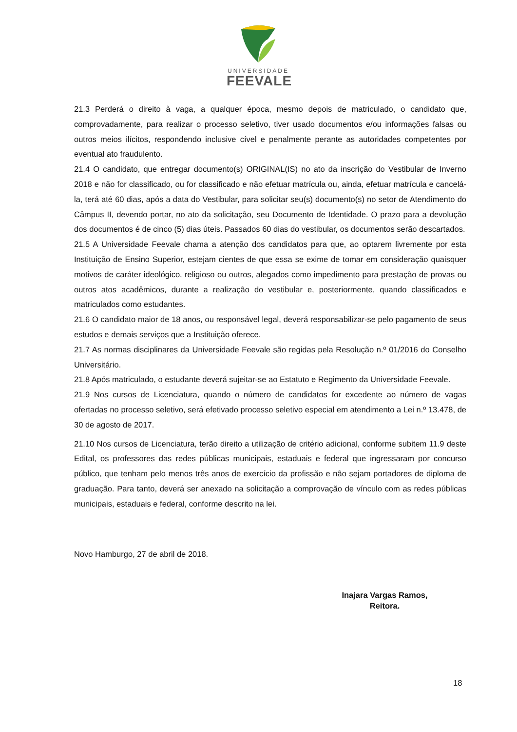UNIVERSIDADE
FEEVALE
21.3 Perderá o direito à vaga, a qualquer época, mesmo depois de matriculado, o candidato que, comprovadamente, para realizar o processo seletivo, tiver usado documentos e/ou informações falsas ou outros meios ilícitos, respondendo inclusive cível e penalmente perante as autoridades competentes por eventual ato fraudulento.
21.4 O candidato, que entregar documento(s) ORIGINAL(IS) no ato da inscrição do Vestibular de Inverno 2018 e não for classificado, ou for classificado e não efetuar matrícula ou, ainda, efetuar matrícula e cancelá-la, terá até 60 dias, após a data do Vestibular, para solicitar seu(s) documento(s) no setor de Atendimento do Câmpus II, devendo portar, no ato da solicitação, seu Documento de Identidade. O prazo para a devolução dos documentos é de cinco (5) dias úteis. Passados 60 dias do vestibular, os documentos serão descartados.
21.5 A Universidade Feevale chama a atenção dos candidatos para que, ao optarem livremente por esta Instituição de Ensino Superior, estejam cientes de que essa se exime de tomar em consideração quaisquer motivos de caráter ideológico, religioso ou outros, alegados como impedimento para prestação de provas ou outros atos acadêmicos, durante a realização do vestibular e, posteriormente, quando classificados e matriculados como estudantes.
21.6 O candidato maior de 18 anos, ou responsável legal, deverá responsabilizar-se pelo pagamento de seus estudos e demais serviços que a Instituição oferece.
21.7 As normas disciplinares da Universidade Feevale são regidas pela Resolução n.º 01/2016 do Conselho Universitário.
21.8 Após matriculado, o estudante deverá sujeitar-se ao Estatuto e Regimento da Universidade Feevale.
21.9 Nos cursos de Licenciatura, quando o número de candidatos for excedente ao número de vagas ofertadas no processo seletivo, será efetivado processo seletivo especial em atendimento a Lei n.º 13.478, de 30 de agosto de 2017.
21.10 Nos cursos de Licenciatura, terão direito a utilização de critério adicional, conforme subitem 11.9 deste Edital, os professores das redes públicas municipais, estaduais e federal que ingressaram por concurso público, que tenham pelo menos três anos de exercício da profissão e não sejam portadores de diploma de graduação. Para tanto, deverá ser anexado na solicitação a comprovação de vínculo com as redes públicas municipais, estaduais e federal, conforme descrito na lei.
Novo Hamburgo, 27 de abril de 2018.
Inajara Vargas Ramos,
Reitora.
18